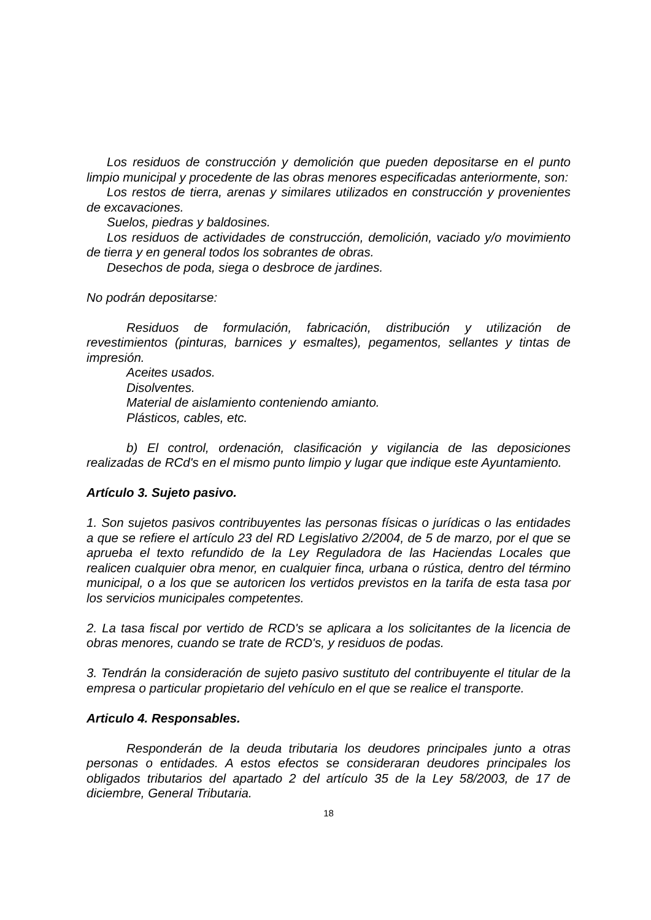Los residuos de construcción y demolición que pueden depositarse en el punto limpio municipal y procedente de las obras menores especificadas anteriormente, son:
Los restos de tierra, arenas y similares utilizados en construcción y provenientes de excavaciones.
Suelos, piedras y baldosines.
Los residuos de actividades de construcción, demolición, vaciado y/o movimiento de tierra y en general todos los sobrantes de obras.
Desechos de poda, siega o desbroce de jardines.
No podrán depositarse:
Residuos de formulación, fabricación, distribución y utilización de revestimientos (pinturas, barnices y esmaltes), pegamentos, sellantes y tintas de impresión.
Aceites usados.
Disolventes.
Material de aislamiento conteniendo amianto.
Plásticos, cables, etc.
b) El control, ordenación, clasificación y vigilancia de las deposiciones realizadas de RCd's en el mismo punto limpio y lugar que indique este Ayuntamiento.
Artículo 3. Sujeto pasivo.
1. Son sujetos pasivos contribuyentes las personas físicas o jurídicas o las entidades a que se refiere el artículo 23 del RD Legislativo 2/2004, de 5 de marzo, por el que se aprueba el texto refundido de la Ley Reguladora de las Haciendas Locales que realicen cualquier obra menor, en cualquier finca, urbana o rústica, dentro del término municipal, o a los que se autoricen los vertidos previstos en la tarifa de esta tasa por los servicios municipales competentes.
2. La tasa fiscal por vertido de RCD's se aplicara a los solicitantes de la licencia de obras menores, cuando se trate de RCD's, y residuos de podas.
3. Tendrán la consideración de sujeto pasivo sustituto del contribuyente el titular de la empresa o particular propietario del vehículo en el que se realice el transporte.
Articulo 4. Responsables.
Responderán de la deuda tributaria los deudores principales junto a otras personas o entidades. A estos efectos se consideraran deudores principales los obligados tributarios del apartado 2 del artículo 35 de la Ley 58/2003, de 17 de diciembre, General Tributaria.
18